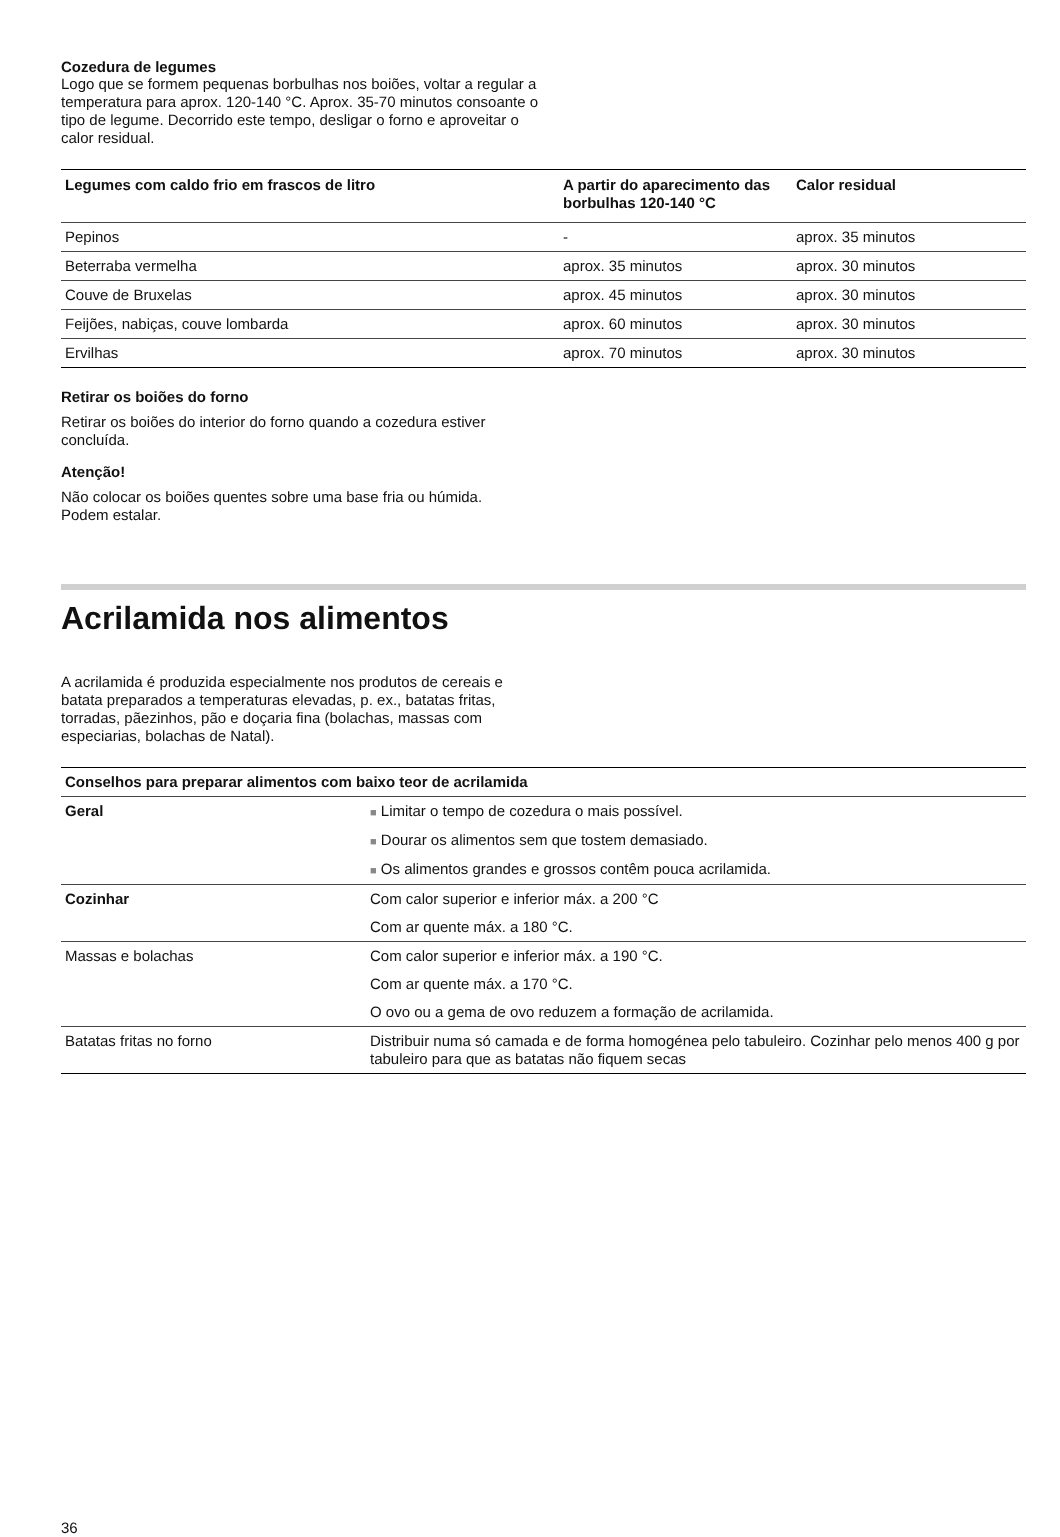Cozedura de legumes
Logo que se formem pequenas borbulhas nos boiões, voltar a regular a temperatura para aprox. 120-140 °C. Aprox. 35-70 minutos consoante o tipo de legume. Decorrido este tempo, desligar o forno e aproveitar o calor residual.
| Legumes com caldo frio em frascos de litro | A partir do aparecimento das borbulhas 120-140 °C | Calor residual |
| --- | --- | --- |
| Pepinos | - | aprox. 35 minutos |
| Beterraba vermelha | aprox. 35 minutos | aprox. 30 minutos |
| Couve de Bruxelas | aprox. 45 minutos | aprox. 30 minutos |
| Feijões, nabiças, couve lombarda | aprox. 60 minutos | aprox. 30 minutos |
| Ervilhas | aprox. 70 minutos | aprox. 30 minutos |
Retirar os boiões do forno
Retirar os boiões do interior do forno quando a cozedura estiver concluída.
Atenção!
Não colocar os boiões quentes sobre uma base fria ou húmida. Podem estalar.
Acrilamida nos alimentos
A acrilamida é produzida especialmente nos produtos de cereais e batata preparados a temperaturas elevadas, p. ex., batatas fritas, torradas, pãezinhos, pão e doçaria fina (bolachas, massas com especiarias, bolachas de Natal).
| Conselhos para preparar alimentos com baixo teor de acrilamida | |
| --- | --- |
| Geral | ■ Limitar o tempo de cozedura o mais possível. |
| | ■ Dourar os alimentos sem que tostem demasiado. |
| | ■ Os alimentos grandes e grossos contêm pouca acrilamida. |
| Cozinhar | Com calor superior e inferior máx. a 200 °C |
| | Com ar quente máx. a 180 °C. |
| Massas e bolachas | Com calor superior e inferior máx. a 190 °C. |
| | Com ar quente máx. a 170 °C. |
| | O ovo ou a gema de ovo reduzem a formação de acrilamida. |
| Batatas fritas no forno | Distribuir numa só camada e de forma homogénea pelo tabuleiro. Cozinhar pelo menos 400 g por tabuleiro para que as batatas não fiquem secas |
36